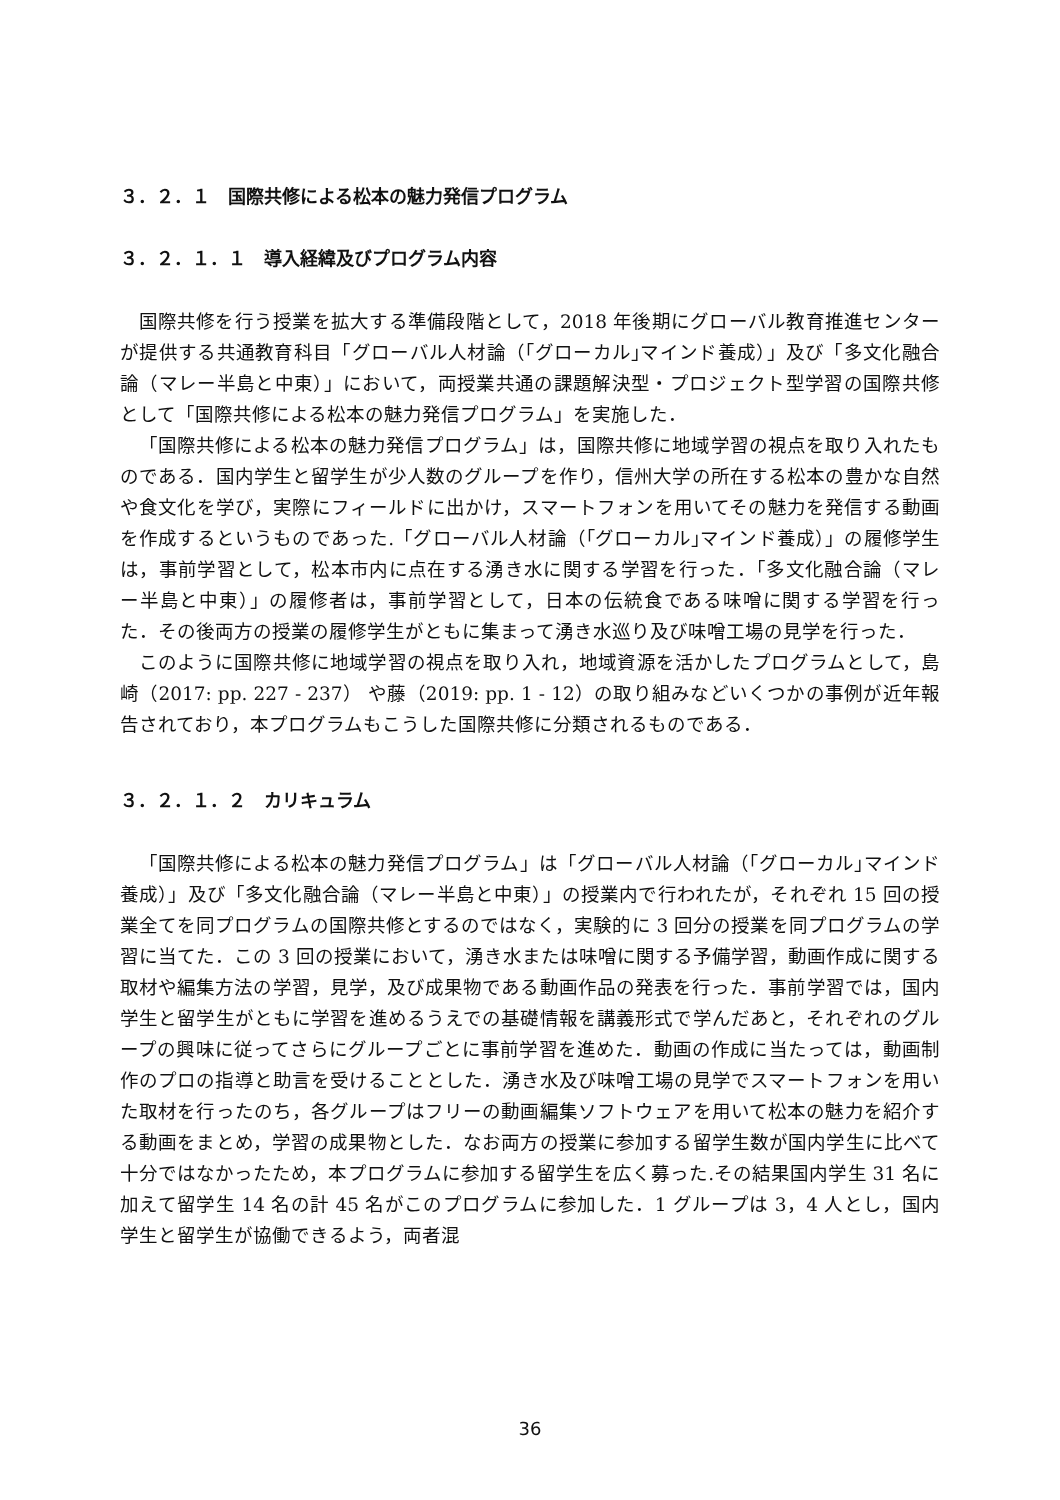３．２．１　国際共修による松本の魅力発信プログラム
３．２．１．１　導入経緯及びプログラム内容
国際共修を行う授業を拡大する準備段階として，2018 年後期にグローバル教育推進センターが提供する共通教育科目「グローバル人材論（｢グローカル｣マインド養成）」及び「多文化融合論（マレー半島と中東）」において，両授業共通の課題解決型・プロジェクト型学習の国際共修として「国際共修による松本の魅力発信プログラム」を実施した．
「国際共修による松本の魅力発信プログラム」は，国際共修に地域学習の視点を取り入れたものである．国内学生と留学生が少人数のグループを作り，信州大学の所在する松本の豊かな自然や食文化を学び，実際にフィールドに出かけ，スマートフォンを用いてその魅力を発信する動画を作成するというものであった.「グローバル人材論（｢グローカル｣マインド養成）」の履修学生は，事前学習として，松本市内に点在する湧き水に関する学習を行った．「多文化融合論（マレー半島と中東）」の履修者は，事前学習として，日本の伝統食である味噌に関する学習を行った．その後両方の授業の履修学生がともに集まって湧き水巡り及び味噌工場の見学を行った．
このように国際共修に地域学習の視点を取り入れ，地域資源を活かしたプログラムとして，島崎（2017: pp. 227 - 237） や藤（2019: pp. 1 - 12）の取り組みなどいくつかの事例が近年報告されており，本プログラムもこうした国際共修に分類されるものである．
３．２．１．２　カリキュラム
「国際共修による松本の魅力発信プログラム」は「グローバル人材論（｢グローカル｣マインド養成）」及び「多文化融合論（マレー半島と中東）」の授業内で行われたが，それぞれ 15 回の授業全てを同プログラムの国際共修とするのではなく，実験的に 3 回分の授業を同プログラムの学習に当てた．この 3 回の授業において，湧き水または味噌に関する予備学習，動画作成に関する取材や編集方法の学習，見学，及び成果物である動画作品の発表を行った．事前学習では，国内学生と留学生がともに学習を進めるうえでの基礎情報を講義形式で学んだあと，それぞれのグループの興味に従ってさらにグループごとに事前学習を進めた．動画の作成に当たっては，動画制作のプロの指導と助言を受けることとした．湧き水及び味噌工場の見学でスマートフォンを用いた取材を行ったのち，各グループはフリーの動画編集ソフトウェアを用いて松本の魅力を紹介する動画をまとめ，学習の成果物とした．なお両方の授業に参加する留学生数が国内学生に比べて十分ではなかったため，本プログラムに参加する留学生を広く募った.その結果国内学生 31 名に加えて留学生 14 名の計 45 名がこのプログラムに参加した．1 グループは 3，4 人とし，国内学生と留学生が協働できるよう，両者混
36